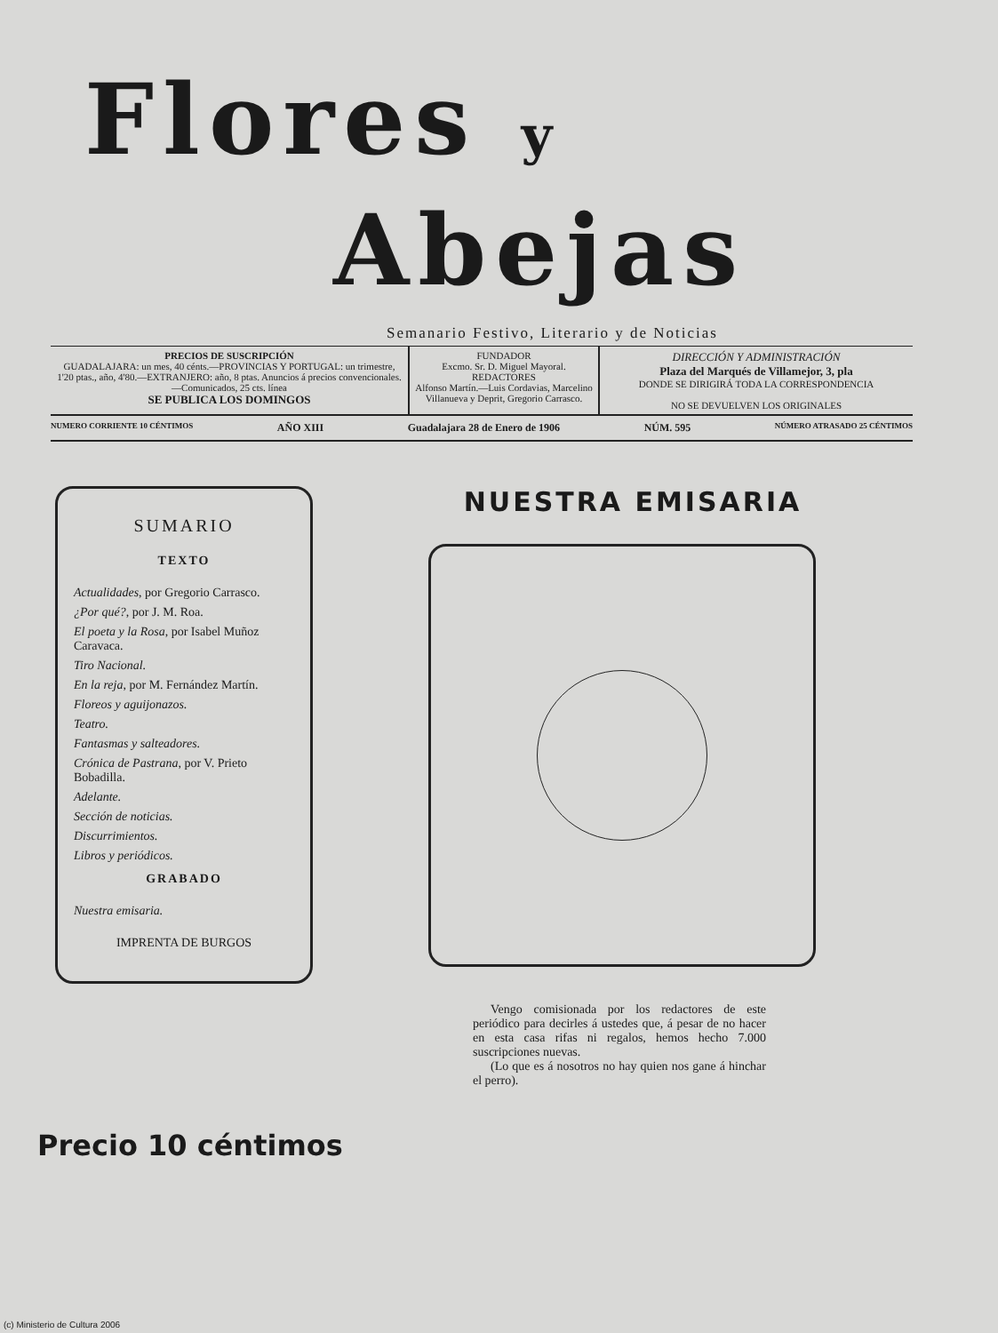Flores y
Abejas
Semanario Festivo, Literario y de Noticias
PRECIOS DE SUSCRIPCIÓN
GUADALAJARA: un mes, 40 cénts.—PROVINCIAS Y PORTUGAL: un trimestre, 1'20 ptas., año, 4'80.—EXTRANJERO: año, 8 ptas. Anuncios á precios convencionales.—Comunicados, 25 cts. línea
SE PUBLICA LOS DOMINGOS
FUNDADOR
Excmo. Sr. D. Miguel Mayoral.
REDACTORES
Alfonso Martín.—Luis Cordavias, Marcelino Villanueva y Deprit, Gregorio Carrasco.
DIRECCIÓN Y ADMINISTRACIÓN
Plaza del Marqués de Villamejor, 3, pla
DONDE SE DIRIGIRÁ TODA LA CORRESPONDENCIA
NO SE DEVUELVEN LOS ORIGINALES
NUMERO CORRIENTE 10 CÉNTIMOS AÑO XIII Guadalajara 28 de Enero de 1906 NÚM. 595 NÚMERO ATRASADO 25 CÉNTIMOS
SUMARIO
TEXTO
Actualidades, por Gregorio Carrasco.
¿Por qué?, por J. M. Roa.
El poeta y la Rosa, por Isabel Muñoz Caravaca.
Tiro Nacional.
En la reja, por M. Fernández Martín.
Floreos y aguijonazos.
Teatro.
Fantasmas y salteadores.
Crónica de Pastrana, por V. Prieto Bobadilla.
Adelante.
Sección de noticias.
Discurrimientos.
Libros y periódicos.
GRABADO
Nuestra emisaria.
IMPRENTA DE BURGOS
NUESTRA EMISARIA
Vengo comisionada por los redactores de este periódico para decirles á ustedes que, á pesar de no hacer en esta casa rifas ni regalos, hemos hecho 7.000 suscripciones nuevas.
(Lo que es á nosotros no hay quien nos gane á hinchar el perro).
Precio 10 céntimos
(c) Ministerio de Cultura 2006